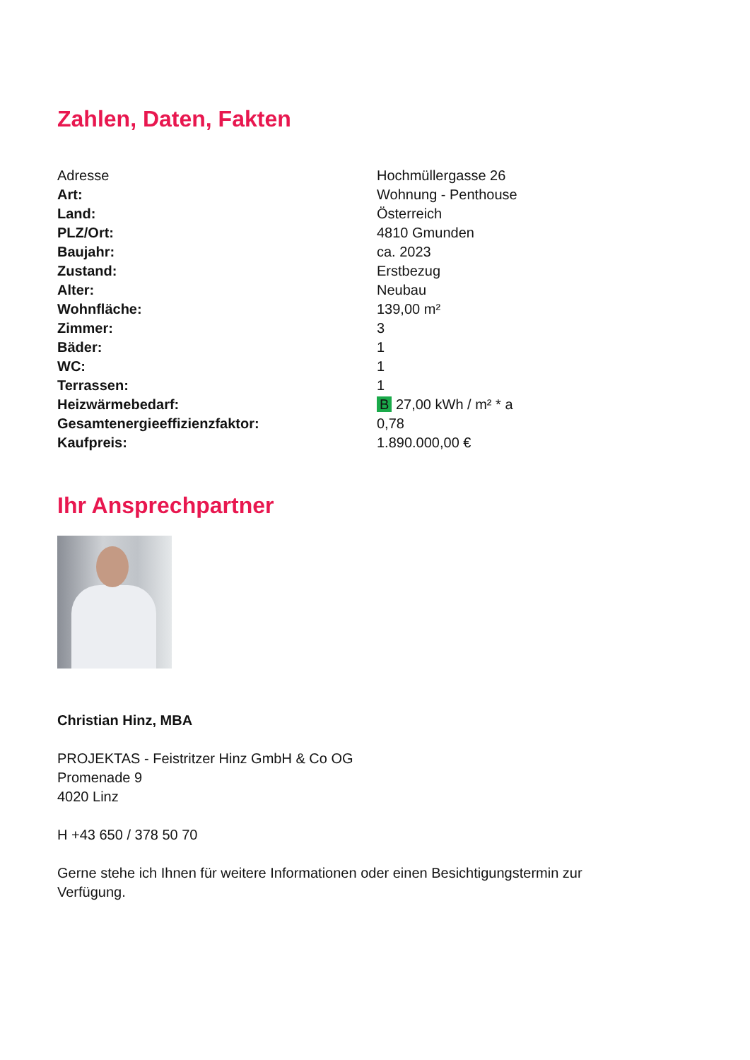Zahlen, Daten, Fakten
| Adresse | Hochmüllergasse 26 |
| Art: | Wohnung - Penthouse |
| Land: | Österreich |
| PLZ/Ort: | 4810 Gmunden |
| Baujahr: | ca. 2023 |
| Zustand: | Erstbezug |
| Alter: | Neubau |
| Wohnfläche: | 139,00 m² |
| Zimmer: | 3 |
| Bäder: | 1 |
| WC: | 1 |
| Terrassen: | 1 |
| Heizwärmebedarf: | B 27,00 kWh / m² * a |
| Gesamtenergieeffizienzfaktor: | 0,78 |
| Kaufpreis: | 1.890.000,00 € |
Ihr Ansprechpartner
Christian Hinz, MBA
PROJEKTAS - Feistritzer Hinz GmbH & Co OG
Promenade 9
4020 Linz
H +43 650 / 378 50 70
Gerne stehe ich Ihnen für weitere Informationen oder einen Besichtigungstermin zur
Verfügung.